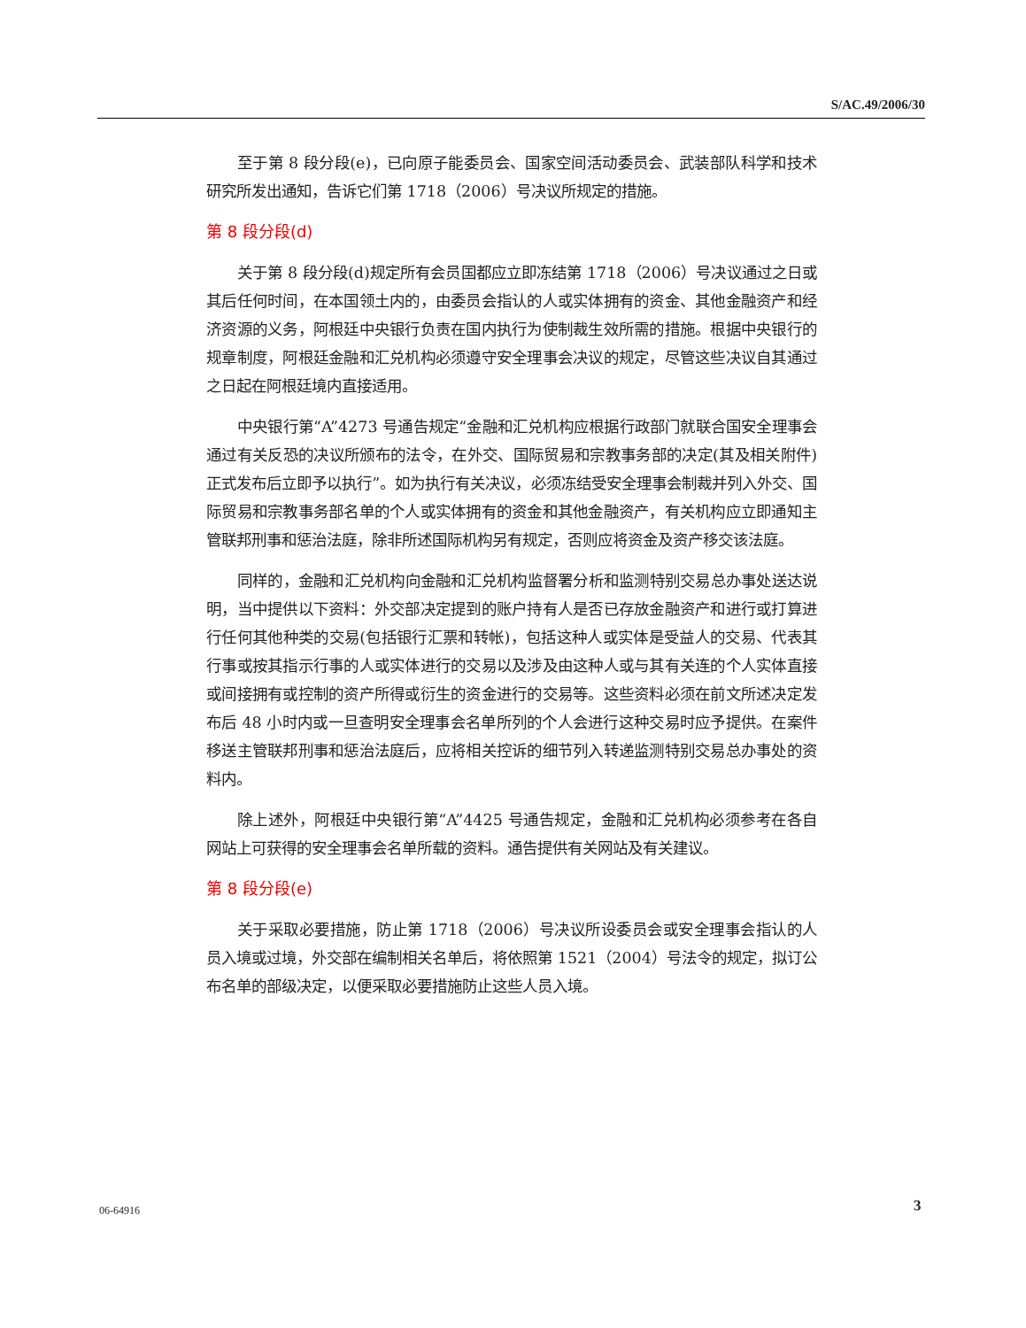S/AC.49/2006/30
至于第 8 段分段(e)，已向原子能委员会、国家空间活动委员会、武装部队科学和技术研究所发出通知，告诉它们第 1718（2006）号决议所规定的措施。
第 8 段分段(d)
关于第 8 段分段(d)规定所有会员国都应立即冻结第 1718（2006）号决议通过之日或其后任何时间，在本国领土内的，由委员会指认的人或实体拥有的资金、其他金融资产和经济资源的义务，阿根廷中央银行负责在国内执行为使制裁生效所需的措施。根据中央银行的规章制度，阿根廷金融和汇兑机构必须遵守安全理事会决议的规定，尽管这些决议自其通过之日起在阿根廷境内直接适用。
中央银行第“A”4273 号通告规定“金融和汇兑机构应根据行政部门就联合国安全理事会通过有关反恐的决议所颁布的法令，在外交、国际贸易和宗教事务部的决定(其及相关附件)正式发布后立即予以执行”。如为执行有关决议，必须冻结受安全理事会制裁并列入外交、国际贸易和宗教事务部名单的个人或实体拥有的资金和其他金融资产，有关机构应立即通知主管联邦刑事和惩治法庭，除非所述国际机构另有规定，否则应将资金及资产移交该法庭。
同样的，金融和汇兑机构向金融和汇兑机构监督署分析和监测特别交易总办事处送达说明，当中提供以下资料：外交部决定提到的账户持有人是否已存放金融资产和进行或打算进行任何其他种类的交易(包括银行汇票和转帐)，包括这种人或实体是受益人的交易、代表其行事或按其指示行事的人或实体进行的交易以及涉及由这种人或与其有关连的个人实体直接或间接拥有或控制的资产所得或衍生的资金进行的交易等。这些资料必须在前文所述决定发布后 48 小时内或一旦查明安全理事会名单所列的个人会进行这种交易时应予提供。在案件移送主管联邦刑事和惩治法庭后，应将相关控诉的细节列入转递监测特别交易总办事处的资料内。
除上述外，阿根廷中央银行第“A”4425 号通告规定，金融和汇兑机构必须参考在各自网站上可获得的安全理事会名单所载的资料。通告提供有关网站及有关建议。
第 8 段分段(e)
关于采取必要措施，防止第 1718（2006）号决议所设委员会或安全理事会指认的人员入境或过境，外交部在编制相关名单后，将依照第 1521（2004）号法令的规定，拟订公布名单的部级决定，以便采取必要措施防止这些人员入境。
06-64916 3